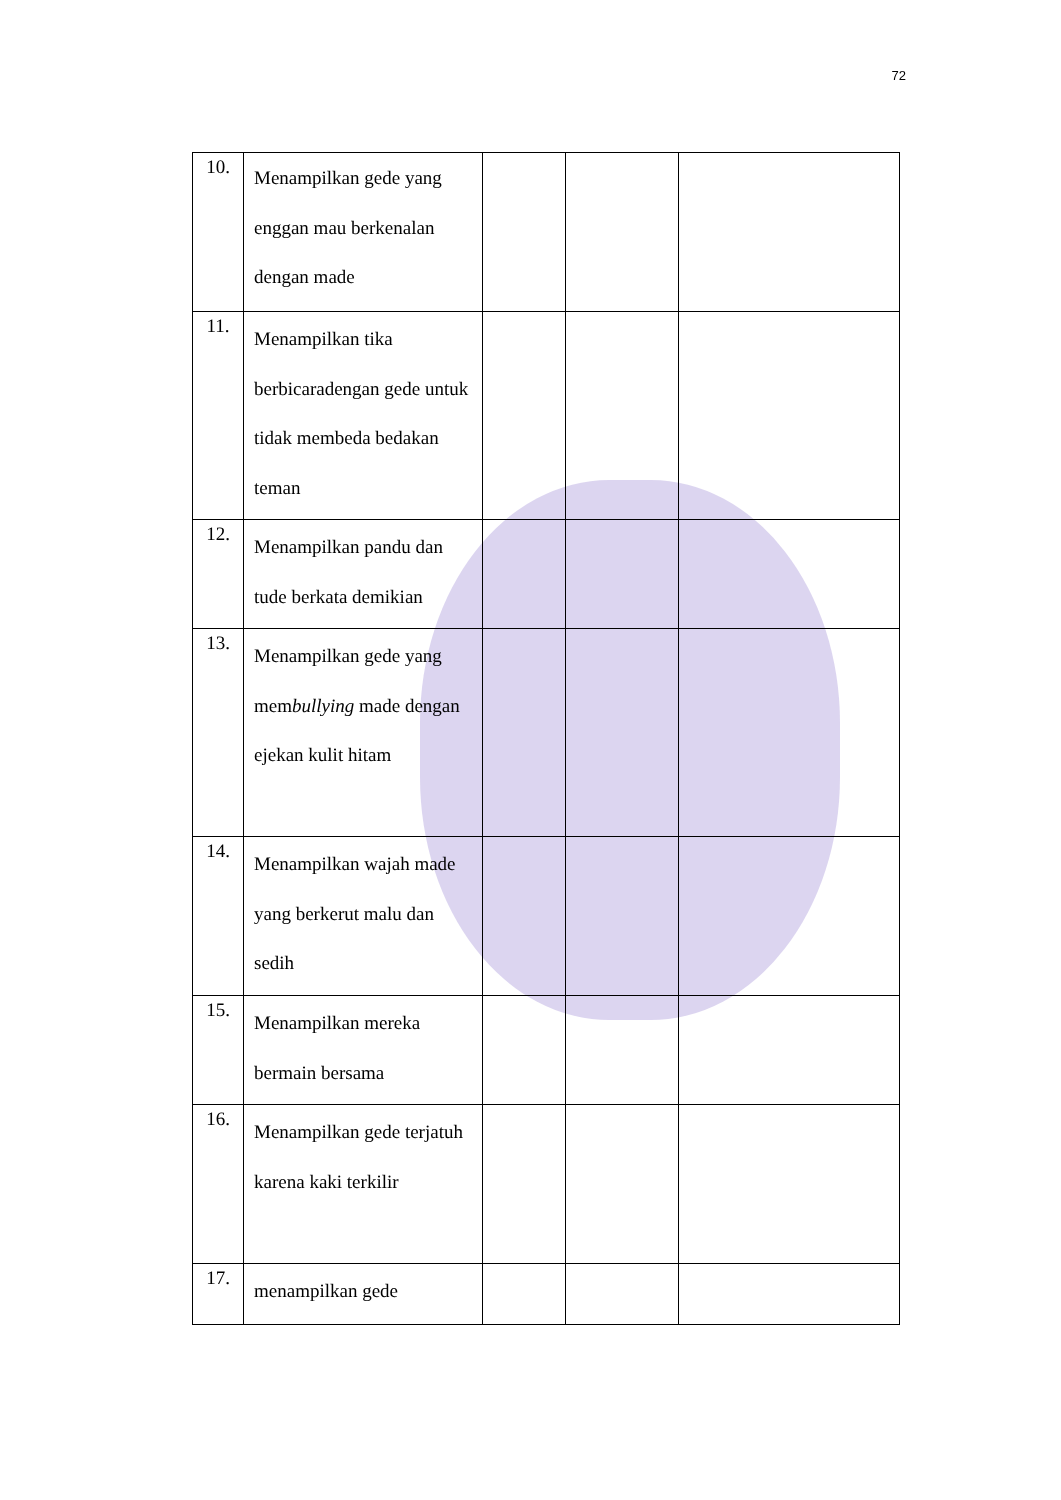72
| 10. | Menampilkan gede yang enggan mau berkenalan dengan made | | | |
| 11. | Menampilkan tika berbicaradengan gede untuk tidak membeda bedakan teman | | | |
| 12. | Menampilkan pandu dan tude berkata demikian | | | |
| 13. | Menampilkan gede yang mem bullying made dengan ejekan kulit hitam | | | |
| 14. | Menampilkan wajah made yang berkerut malu dan sedih | | | |
| 15. | Menampilkan mereka bermain bersama | | | |
| 16. | Menampilkan gede terjatuh karena kaki terkilir | | | |
| 17. | menampilkan gede | | | |